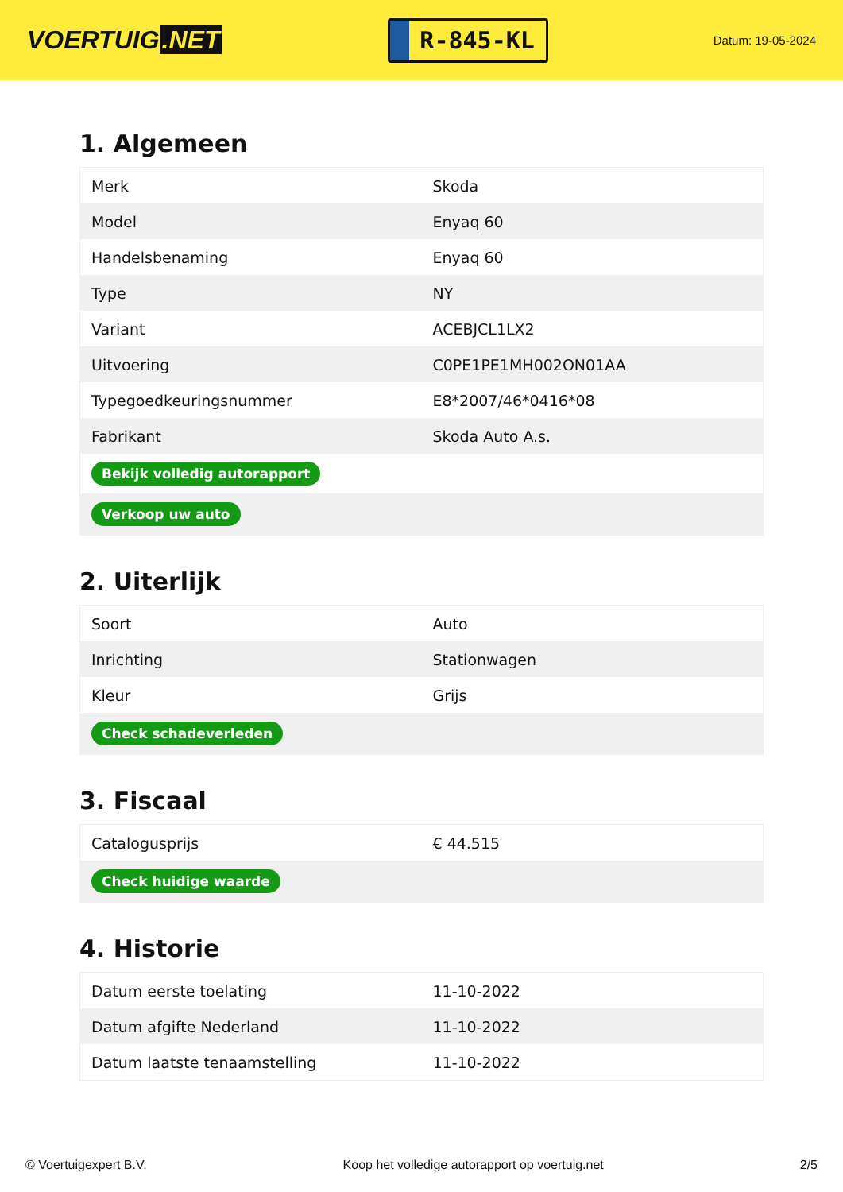VOERTUIG.NET
R-845-KL
Datum: 19-05-2024
1. Algemeen
| Merk | Skoda |
| Model | Enyaq 60 |
| Handelsbenaming | Enyaq 60 |
| Type | NY |
| Variant | ACEBJCL1LX2 |
| Uitvoering | C0PE1PE1MH002ON01AA |
| Typegoedkeuringsnummer | E8*2007/46*0416*08 |
| Fabrikant | Skoda Auto A.s. |
| Bekijk volledig autorapport | |
| Verkoop uw auto | |
2. Uiterlijk
| Soort | Auto |
| Inrichting | Stationwagen |
| Kleur | Grijs |
| Check schadeverleden | |
3. Fiscaal
| Catalogusprijs | € 44.515 |
| Check huidige waarde | |
4. Historie
| Datum eerste toelating | 11-10-2022 |
| Datum afgifte Nederland | 11-10-2022 |
| Datum laatste tenaamstelling | 11-10-2022 |
© Voertuigexpert B.V. Koop het volledige autorapport op voertuig.net 2/5